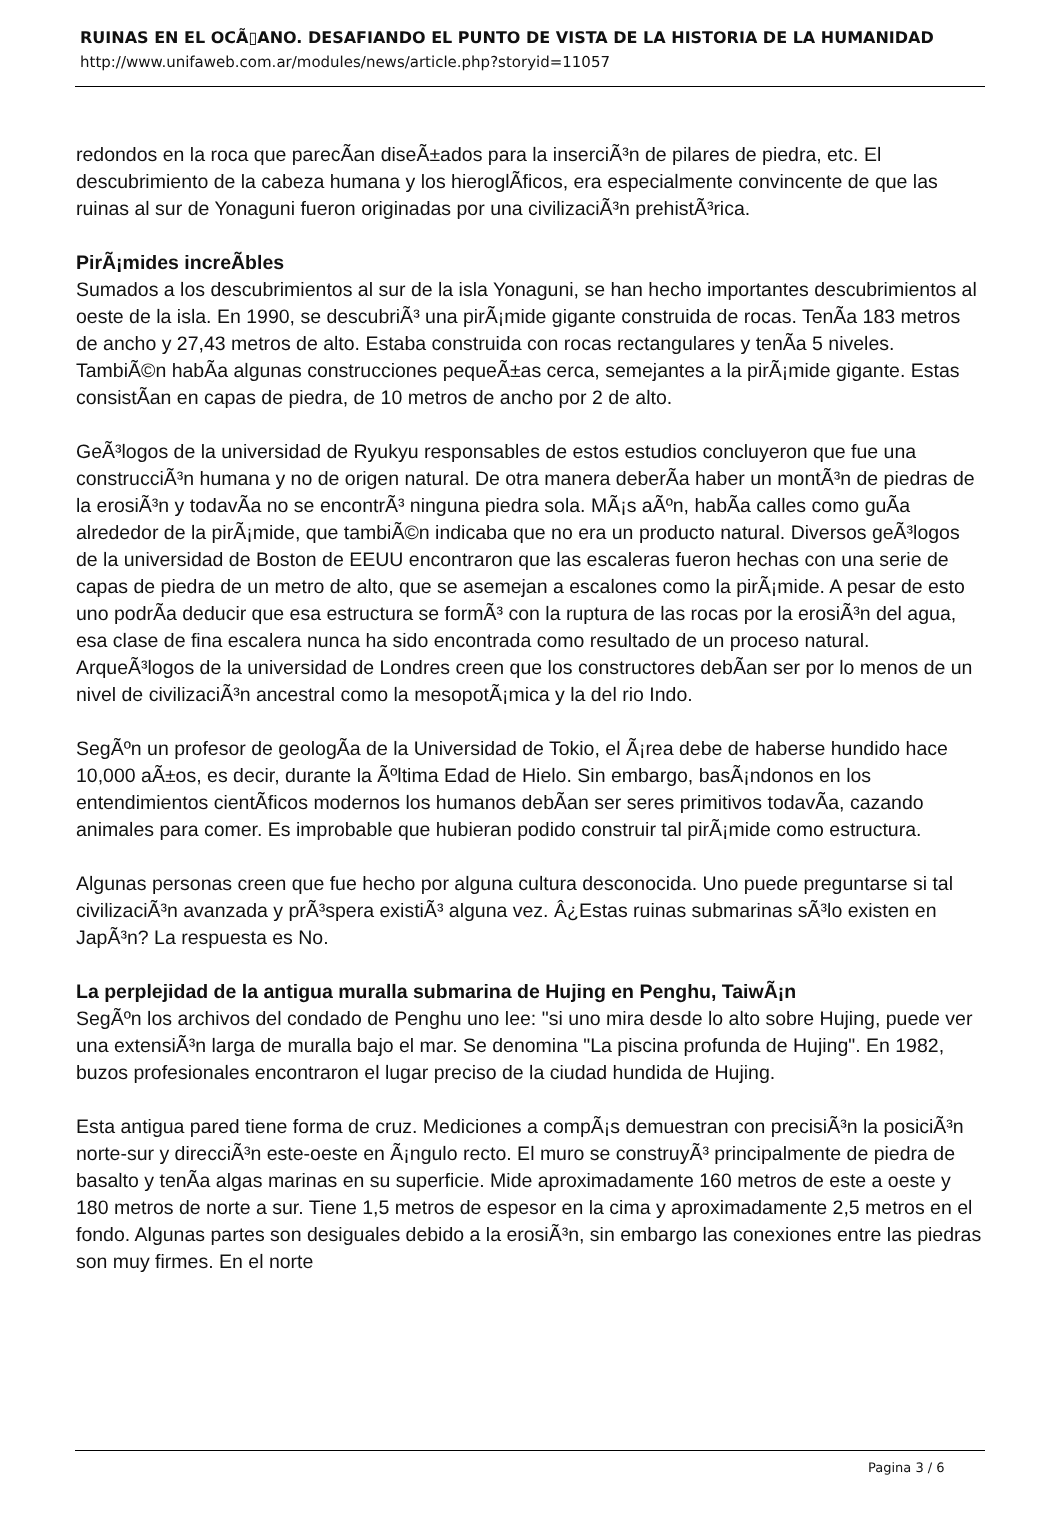RUINAS EN EL OCÃ▯ANO. DESAFIANDO EL PUNTO DE VISTA DE LA HISTORIA DE LA HUMANIDAD
http://www.unifaweb.com.ar/modules/news/article.php?storyid=11057
redondos en la roca que parecÃ­an diseÃ±ados para la inserciÃ³n de pilares de piedra, etc. El descubrimiento de la cabeza humana y los hieroglÃ­ficos, era especialmente convincente de que las ruinas al sur de Yonaguni fueron originadas por una civilizaciÃ³n prehistÃ³rica.
PirÃ¡mides increÃ­bles
Sumados a los descubrimientos al sur de la isla Yonaguni, se han hecho importantes descubrimientos al oeste de la isla. En 1990, se descubriÃ³ una pirÃ¡mide gigante construida de rocas. TenÃ­a 183 metros de ancho y 27,43 metros de alto. Estaba construida con rocas rectangulares y tenÃ­a 5 niveles. TambiÃ©n habÃ­a algunas construcciones pequeÃ±as cerca, semejantes a la pirÃ¡mide gigante. Estas consistÃ­an en capas de piedra, de 10 metros de ancho por 2 de alto.
GeÃ³logos de la universidad de Ryukyu responsables de estos estudios concluyeron que fue una construcciÃ³n humana y no de origen natural. De otra manera deberÃ­a haber un montÃ³n de piedras de la erosiÃ³n y todavÃ­a no se encontrÃ³ ninguna piedra sola. MÃ¡s aÃºn, habÃ­a calles como guÃ­a alrededor de la pirÃ¡mide, que tambiÃ©n indicaba que no era un producto natural. Diversos geÃ³logos de la universidad de Boston de EEUU encontraron que las escaleras fueron hechas con una serie de capas de piedra de un metro de alto, que se asemejan a escalones como la pirÃ¡mide. A pesar de esto uno podrÃ­a deducir que esa estructura se formÃ³ con la ruptura de las rocas por la erosiÃ³n del agua, esa clase de fina escalera nunca ha sido encontrada como resultado de un proceso natural. ArqueÃ³logos de la universidad de Londres creen que los constructores debÃ­an ser por lo menos de un nivel de civilizaciÃ³n ancestral como la mesopotÃ¡mica y la del rio Indo.
SegÃºn un profesor de geologÃ­a de la Universidad de Tokio, el Ã¡rea debe de haberse hundido hace 10,000 aÃ±os, es decir, durante la Ãºltima Edad de Hielo. Sin embargo, basÃ¡ndonos en los entendimientos cientÃ­ficos modernos los humanos debÃ­an ser seres primitivos todavÃ­a, cazando animales para comer. Es improbable que hubieran podido construir tal pirÃ¡mide como estructura.
Algunas personas creen que fue hecho por alguna cultura desconocida. Uno puede preguntarse si tal civilizaciÃ³n avanzada y prÃ³spera existiÃ³ alguna vez. Â¿Estas ruinas submarinas sÃ³lo existen en JapÃ³n? La respuesta es No.
La perplejidad de la antigua muralla submarina de Hujing en Penghu, TaiwÃ¡n
SegÃºn los archivos del condado de Penghu uno lee: "si uno mira desde lo alto sobre Hujing, puede ver una extensiÃ³n larga de muralla bajo el mar. Se denomina "La piscina profunda de Hujing". En 1982, buzos profesionales encontraron el lugar preciso de la ciudad hundida de Hujing.
Esta antigua pared tiene forma de cruz. Mediciones a compÃ¡s demuestran con precisiÃ³n la posiciÃ³n norte-sur y direcciÃ³n este-oeste en Ã¡ngulo recto. El muro se construyÃ³ principalmente de piedra de basalto y tenÃ­a algas marinas en su superficie. Mide aproximadamente 160 metros de este a oeste y 180 metros de norte a sur. Tiene 1,5 metros de espesor en la cima y aproximadamente 2,5 metros en el fondo. Algunas partes son desiguales debido a la erosiÃ³n, sin embargo las conexiones entre las piedras son muy firmes. En el norte
Pagina 3 / 6